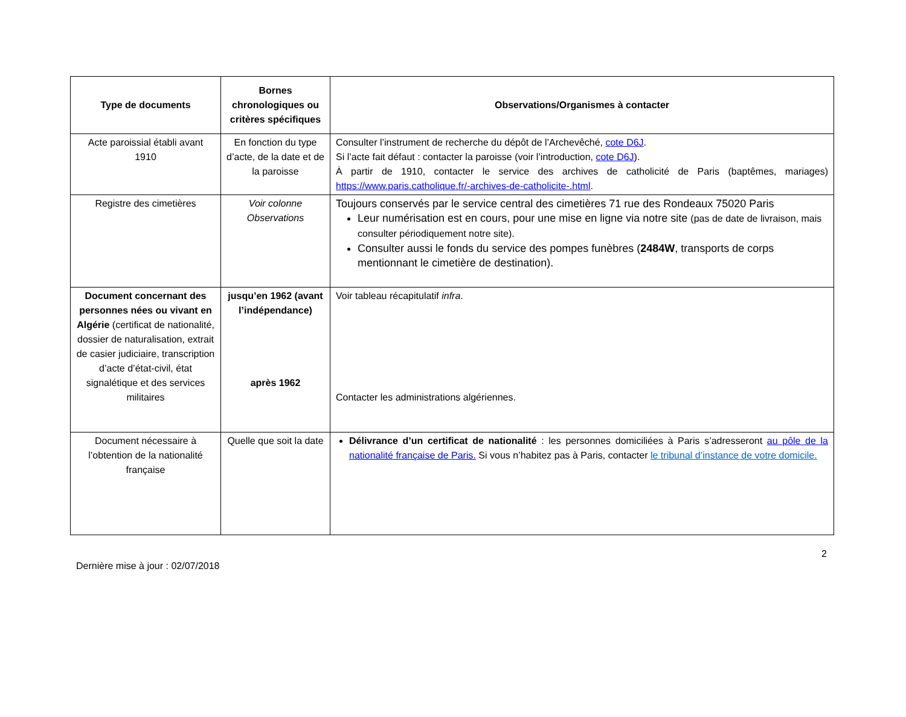| Type de documents | Bornes chronologiques ou critères spécifiques | Observations/Organismes à contacter |
| --- | --- | --- |
| Acte paroissial établi avant 1910 | En fonction du type d’acte, de la date et de la paroisse | Consulter l’instrument de recherche du dépôt de l’Archevêché, cote D6J . Si l’acte fait défaut : contacter la paroisse (voir l’introduction, cote D6J ). À partir de 1910, contacter le service des archives de catholicité de Paris (baptêmes, mariages) https://www.paris.catholique.fr/-archives-de-catholicite-.html . |
| Registre des cimetières | Voir colonne Observations | Toujours conservés par le service central des cimetières 71 rue des Rondeaux 75020 Paris Leur numérisation est en cours, pour une mise en ligne via notre site (pas de date de livraison, mais consulter périodiquement notre site). Consulter aussi le fonds du service des pompes funèbres ( 2484W , transports de corps mentionnant le cimetière de destination). |
| Document concernant des personnes nées ou vivant en Algérie (certificat de nationalité, dossier de naturalisation, extrait de casier judiciaire, transcription d’acte d’état-civil, état signalétique et des services militaires | jusqu’en 1962 (avant l’indépendance) après 1962 | Voir tableau récapitulatif infra . Contacter les administrations algériennes. |
| Document nécessaire à l’obtention de la nationalité française | Quelle que soit la date | Délivrance d’un certificat de nationalité : les personnes domiciliées à Paris s’adresseront au pôle de la nationalité française de Paris. Si vous n’habitez pas à Paris, contacter le tribunal d’instance de votre domicile. |
2
Dernière mise à jour : 02/07/2018